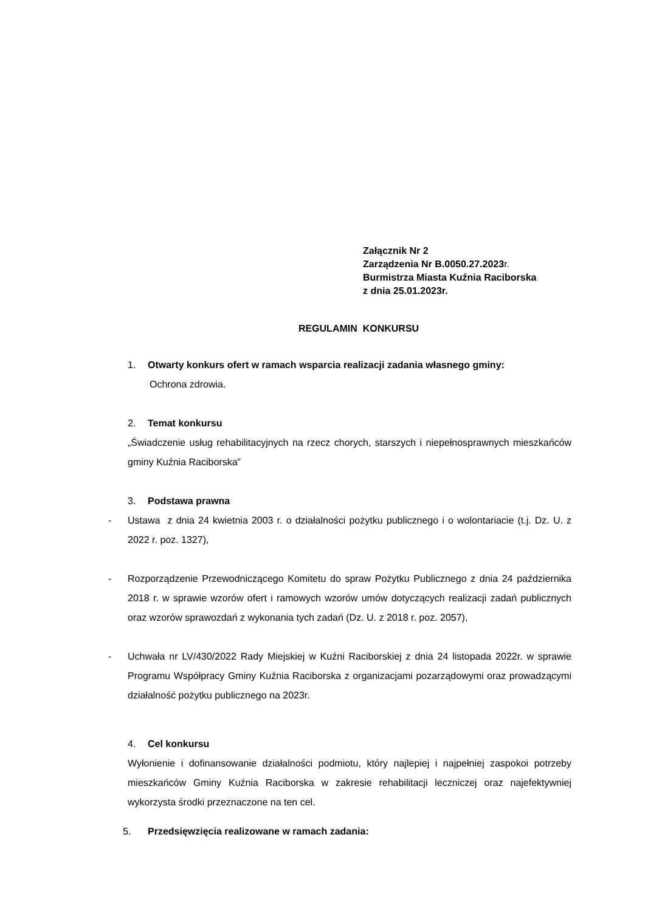Załącznik Nr 2
Zarządzenia Nr B.0050.27.2023r.
Burmistrza Miasta Kuźnia Raciborska
z dnia 25.01.2023r.
REGULAMIN KONKURSU
1. Otwarty konkurs ofert w ramach wsparcia realizacji zadania własnego gminy:
Ochrona zdrowia.
2. Temat konkursu
„Świadczenie usług rehabilitacyjnych na rzecz chorych, starszych i niepełnosprawnych mieszkańców gminy Kuźnia Raciborska”
3. Podstawa prawna
- Ustawa z dnia 24 kwietnia 2003 r. o działalności pożytku publicznego i o wolontariacie (t.j. Dz. U. z 2022 r. poz. 1327),
- Rozporządzenie Przewodniczącego Komitetu do spraw Pożytku Publicznego z dnia 24 października 2018 r. w sprawie wzorów ofert i ramowych wzorów umów dotyczących realizacji zadań publicznych oraz wzorów sprawozdań z wykonania tych zadań (Dz. U. z 2018 r. poz. 2057),
- Uchwała nr LV/430/2022 Rady Miejskiej w Kuźni Raciborskiej z dnia 24 listopada 2022r. w sprawie Programu Współpracy Gminy Kuźnia Raciborska z organizacjami pozarządowymi oraz prowadzącymi działalność pożytku publicznego na 2023r.
4. Cel konkursu
Wyłonienie i dofinansowanie działalności podmiotu, który najlepiej i najpełniej zaspokoi potrzeby mieszkańców Gminy Kuźnia Raciborska w zakresie rehabilitacji leczniczej oraz najefektywniej wykorzysta środki przeznaczone na ten cel.
5. Przedsięwzięcia realizowane w ramach zadania: